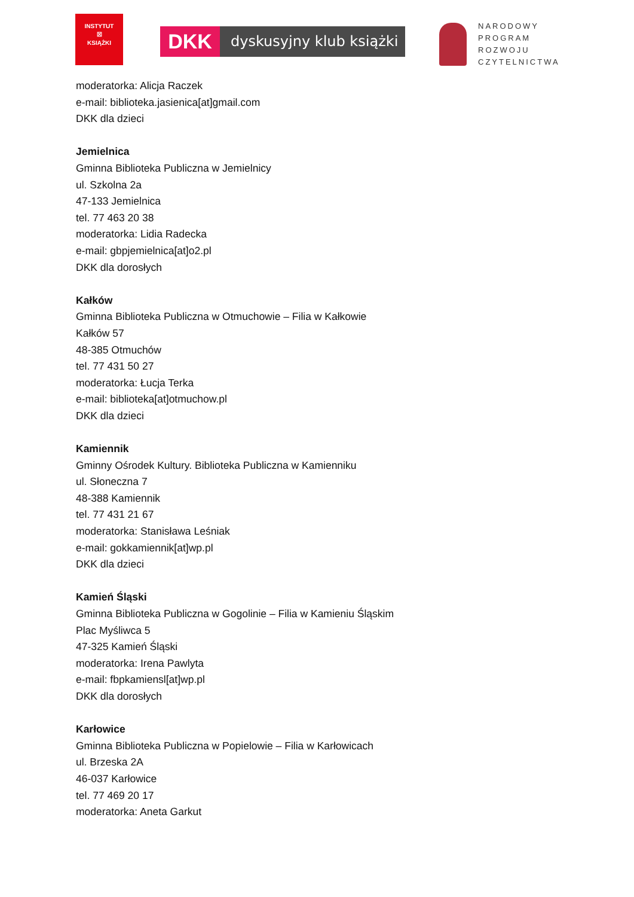INSTYTUT
☒
KSIĄŻKI
DKK
dyskusyjny klub książki
NARODOWY
PROGRAM
ROZWOJU
CZYTELNICTWA
moderatorka: Alicja Raczek
e-mail: biblioteka.jasienica[at]gmail.com
DKK dla dzieci
Jemielnica
Gminna Biblioteka Publiczna w Jemielnicy
ul. Szkolna 2a
47-133 Jemielnica
tel. 77 463 20 38
moderatorka: Lidia Radecka
e-mail: gbpjemielnica[at]o2.pl
DKK dla dorosłych
Kałków
Gminna Biblioteka Publiczna w Otmuchowie – Filia w Kałkowie
Kałków 57
48-385 Otmuchów
tel. 77 431 50 27
moderatorka: Łucja Terka
e-mail: biblioteka[at]otmuchow.pl
DKK dla dzieci
Kamiennik
Gminny Ośrodek Kultury. Biblioteka Publiczna w Kamienniku
ul. Słoneczna 7
48-388 Kamiennik
tel. 77 431 21 67
moderatorka: Stanisława Leśniak
e-mail: gokkamiennik[at]wp.pl
DKK dla dzieci
Kamień Śląski
Gminna Biblioteka Publiczna w Gogolinie – Filia w Kamieniu Śląskim
Plac Myśliwca 5
47-325 Kamień Śląski
moderatorka: Irena Pawlyta
e-mail: fbpkamiensl[at]wp.pl
DKK dla dorosłych
Karłowice
Gminna Biblioteka Publiczna w Popielowie – Filia w Karłowicach
ul. Brzeska 2A
46-037 Karłowice
tel. 77 469 20 17
moderatorka: Aneta Garkut